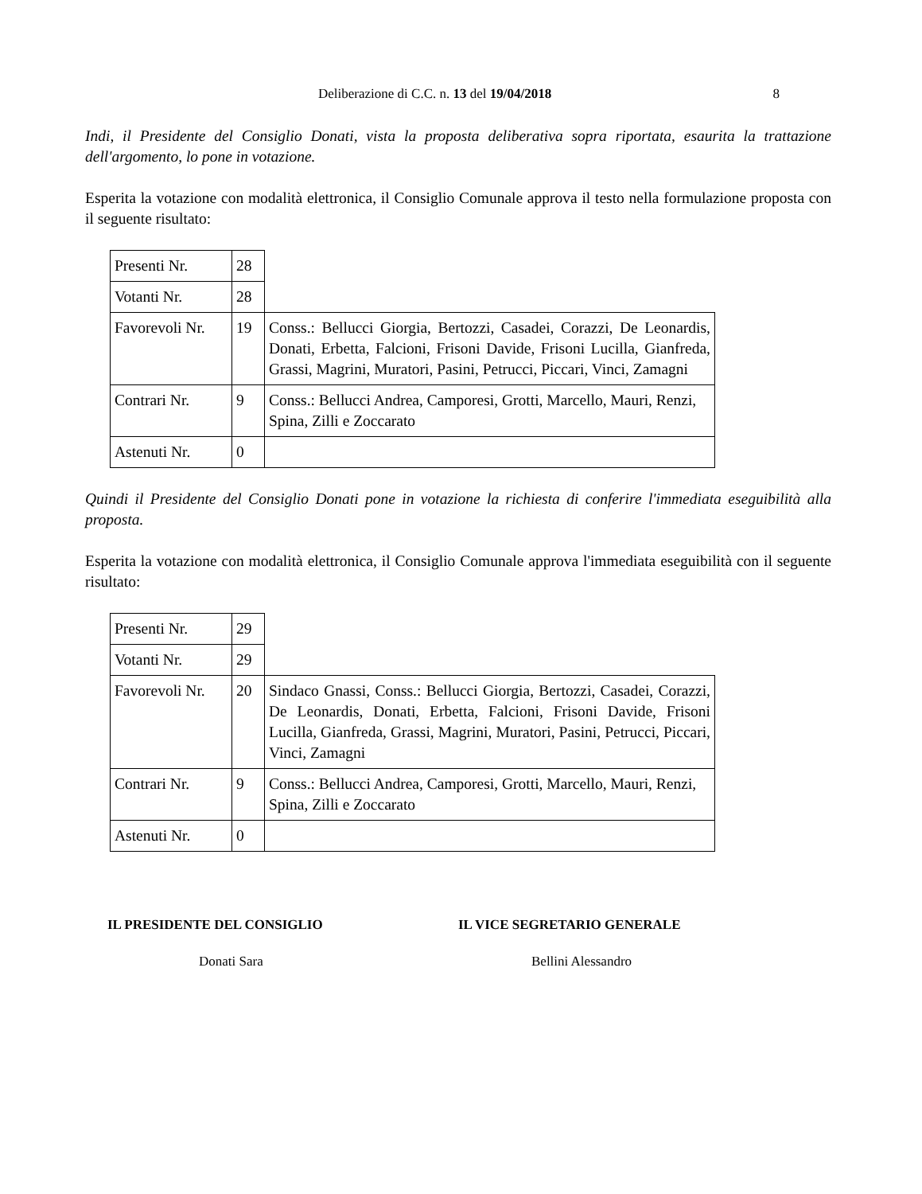Deliberazione di C.C. n. 13 del 19/04/2018 8
Indi, il Presidente del Consiglio Donati, vista la proposta deliberativa sopra riportata, esaurita la trattazione dell'argomento, lo pone in votazione.
Esperita la votazione con modalità elettronica, il Consiglio Comunale approva il testo nella formulazione proposta con il seguente risultato:
| Presenti Nr. | 28 | |
| Votanti Nr. | 28 | |
| Favorevoli Nr. | 19 | Conss.: Bellucci Giorgia, Bertozzi, Casadei, Corazzi, De Leonardis, Donati, Erbetta, Falcioni, Frisoni Davide, Frisoni Lucilla, Gianfreda, Grassi, Magrini, Muratori, Pasini, Petrucci, Piccari, Vinci, Zamagni |
| Contrari Nr. | 9 | Conss.: Bellucci Andrea, Camporesi, Grotti, Marcello, Mauri, Renzi, Spina, Zilli e Zoccarato |
| Astenuti Nr. | 0 | |
Quindi il Presidente del Consiglio Donati pone in votazione la richiesta di conferire l'immediata eseguibilità alla proposta.
Esperita la votazione con modalità elettronica, il Consiglio Comunale approva l'immediata eseguibilità con il seguente risultato:
| Presenti Nr. | 29 | |
| Votanti Nr. | 29 | |
| Favorevoli Nr. | 20 | Sindaco Gnassi, Conss.: Bellucci Giorgia, Bertozzi, Casadei, Corazzi, De Leonardis, Donati, Erbetta, Falcioni, Frisoni Davide, Frisoni Lucilla, Gianfreda, Grassi, Magrini, Muratori, Pasini, Petrucci, Piccari, Vinci, Zamagni |
| Contrari Nr. | 9 | Conss.: Bellucci Andrea, Camporesi, Grotti, Marcello, Mauri, Renzi, Spina, Zilli e Zoccarato |
| Astenuti Nr. | 0 | |
IL PRESIDENTE DEL CONSIGLIO
Donati Sara
IL VICE SEGRETARIO GENERALE
Bellini Alessandro